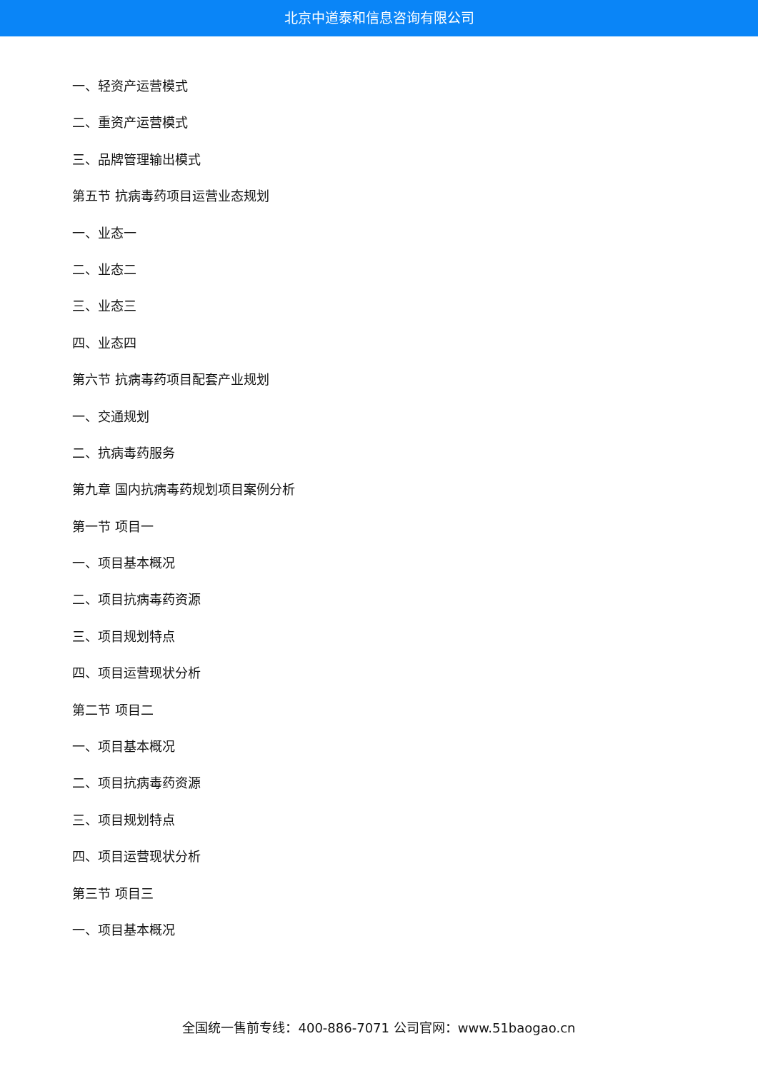北京中道泰和信息咨询有限公司
一、轻资产运营模式
二、重资产运营模式
三、品牌管理输出模式
第五节 抗病毒药项目运营业态规划
一、业态一
二、业态二
三、业态三
四、业态四
第六节 抗病毒药项目配套产业规划
一、交通规划
二、抗病毒药服务
第九章 国内抗病毒药规划项目案例分析
第一节 项目一
一、项目基本概况
二、项目抗病毒药资源
三、项目规划特点
四、项目运营现状分析
第二节 项目二
一、项目基本概况
二、项目抗病毒药资源
三、项目规划特点
四、项目运营现状分析
第三节 项目三
一、项目基本概况
全国统一售前专线：400-886-7071 公司官网：www.51baogao.cn